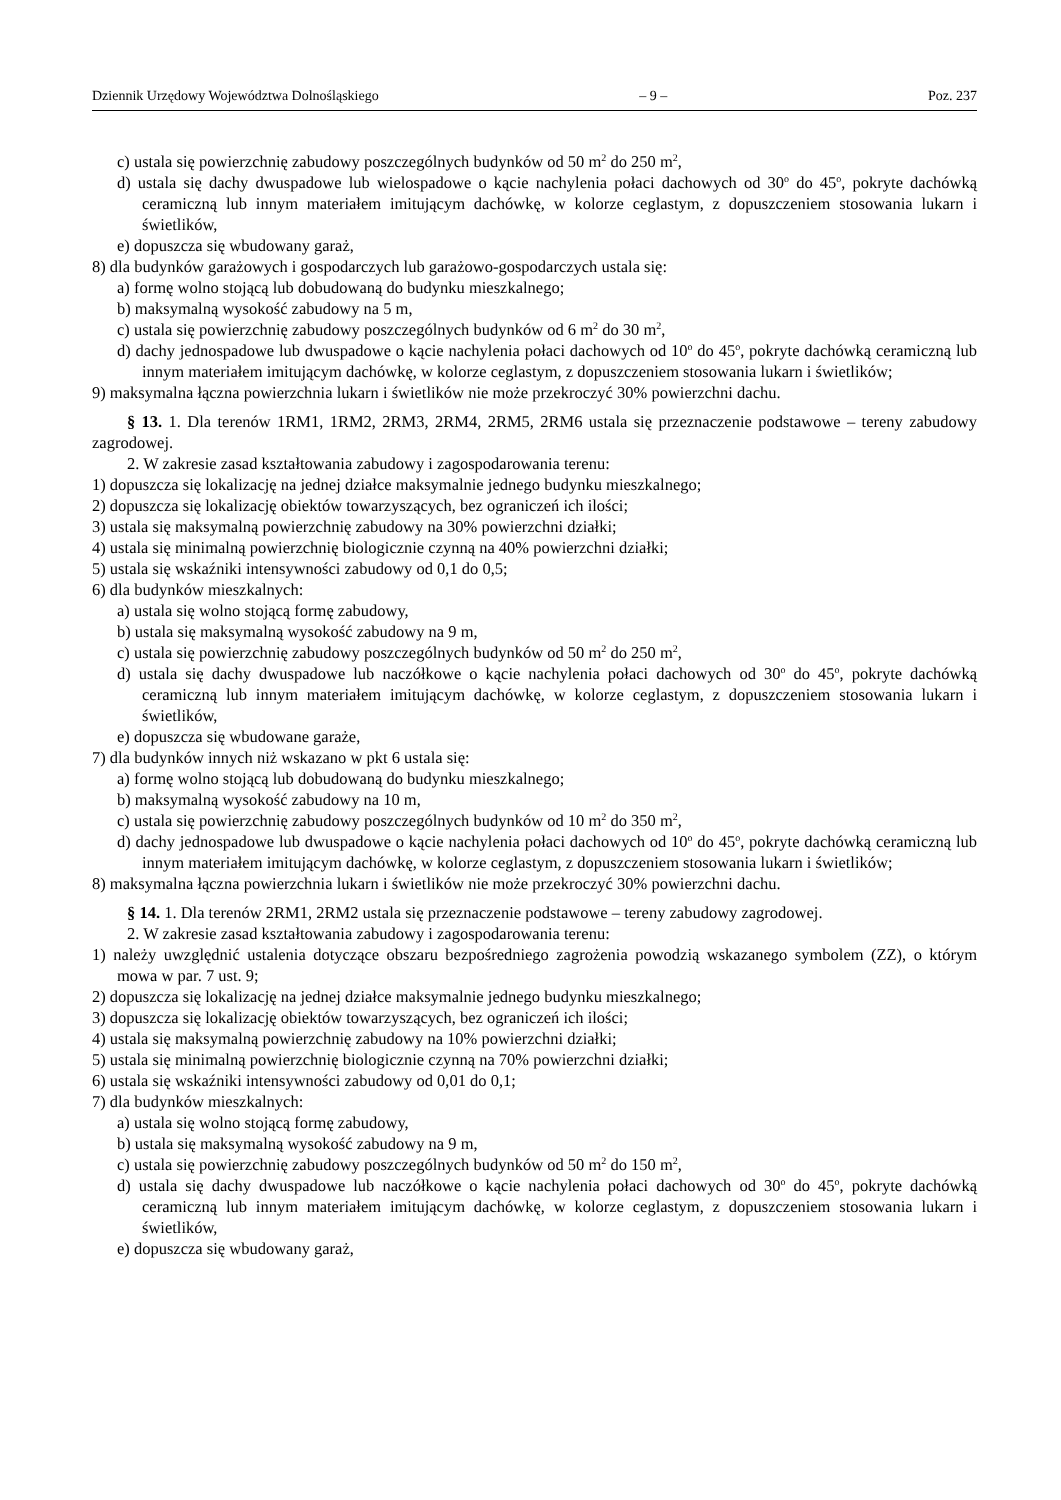Dziennik Urzędowy Województwa Dolnośląskiego – 9 – Poz. 237
c) ustala się powierzchnię zabudowy poszczególnych budynków od 50 m<sup>2</sup> do 250 m<sup>2</sup>,
d) ustala się dachy dwuspadowe lub wielospadowe o kącie nachylenia połaci dachowych od 30<sup>o</sup> do 45<sup>o</sup>, pokryte dachówką ceramiczną lub innym materiałem imitującym dachówkę, w kolorze ceglastym, z dopuszczeniem stosowania lukarn i świetlików,
e) dopuszcza się wbudowany garaż,
8) dla budynków garażowych i gospodarczych lub garażowo-gospodarczych ustala się:
a) formę wolno stojącą lub dobudowaną do budynku mieszkalnego;
b) maksymalną wysokość zabudowy na 5 m,
c) ustala się powierzchnię zabudowy poszczególnych budynków od 6 m<sup>2</sup> do 30 m<sup>2</sup>,
d) dachy jednospadowe lub dwuspadowe o kącie nachylenia połaci dachowych od 10<sup>o</sup> do 45<sup>o</sup>, pokryte dachówką ceramiczną lub innym materiałem imitującym dachówkę, w kolorze ceglastym, z dopuszczeniem stosowania lukarn i świetlików;
9) maksymalna łączna powierzchnia lukarn i świetlików nie może przekroczyć 30% powierzchni dachu.
§ 13. 1. Dla terenów 1RM1, 1RM2, 2RM3, 2RM4, 2RM5, 2RM6 ustala się przeznaczenie podstawowe – tereny zabudowy zagrodowej.
2. W zakresie zasad kształtowania zabudowy i zagospodarowania terenu:
1) dopuszcza się lokalizację na jednej działce maksymalnie jednego budynku mieszkalnego;
2) dopuszcza się lokalizację obiektów towarzyszących, bez ograniczeń ich ilości;
3) ustala się maksymalną powierzchnię zabudowy na 30% powierzchni działki;
4) ustala się minimalną powierzchnię biologicznie czynną na 40% powierzchni działki;
5) ustala się wskaźniki intensywności zabudowy od 0,1 do 0,5;
6) dla budynków mieszkalnych:
a) ustala się wolno stojącą formę zabudowy,
b) ustala się maksymalną wysokość zabudowy na 9 m,
c) ustala się powierzchnię zabudowy poszczególnych budynków od 50 m<sup>2</sup> do 250 m<sup>2</sup>,
d) ustala się dachy dwuspadowe lub naczółkowe o kącie nachylenia połaci dachowych od 30<sup>o</sup> do 45<sup>o</sup>, pokryte dachówką ceramiczną lub innym materiałem imitującym dachówkę, w kolorze ceglastym, z dopuszczeniem stosowania lukarn i świetlików,
e) dopuszcza się wbudowane garaże,
7) dla budynków innych niż wskazano w pkt 6 ustala się:
a) formę wolno stojącą lub dobudowaną do budynku mieszkalnego;
b) maksymalną wysokość zabudowy na 10 m,
c) ustala się powierzchnię zabudowy poszczególnych budynków od 10 m<sup>2</sup> do 350 m<sup>2</sup>,
d) dachy jednospadowe lub dwuspadowe o kącie nachylenia połaci dachowych od 10<sup>o</sup> do 45<sup>o</sup>, pokryte dachówką ceramiczną lub innym materiałem imitującym dachówkę, w kolorze ceglastym, z dopuszczeniem stosowania lukarn i świetlików;
8) maksymalna łączna powierzchnia lukarn i świetlików nie może przekroczyć 30% powierzchni dachu.
§ 14. 1. Dla terenów 2RM1, 2RM2 ustala się przeznaczenie podstawowe – tereny zabudowy zagrodowej.
2. W zakresie zasad kształtowania zabudowy i zagospodarowania terenu:
1) należy uwzględnić ustalenia dotyczące obszaru bezpośredniego zagrożenia powodzią wskazanego symbolem (ZZ), o którym mowa w par. 7 ust. 9;
2) dopuszcza się lokalizację na jednej działce maksymalnie jednego budynku mieszkalnego;
3) dopuszcza się lokalizację obiektów towarzyszących, bez ograniczeń ich ilości;
4) ustala się maksymalną powierzchnię zabudowy na 10% powierzchni działki;
5) ustala się minimalną powierzchnię biologicznie czynną na 70% powierzchni działki;
6) ustala się wskaźniki intensywności zabudowy od 0,01 do 0,1;
7) dla budynków mieszkalnych:
a) ustala się wolno stojącą formę zabudowy,
b) ustala się maksymalną wysokość zabudowy na 9 m,
c) ustala się powierzchnię zabudowy poszczególnych budynków od 50 m<sup>2</sup> do 150 m<sup>2</sup>,
d) ustala się dachy dwuspadowe lub naczółkowe o kącie nachylenia połaci dachowych od 30<sup>o</sup> do 45<sup>o</sup>, pokryte dachówką ceramiczną lub innym materiałem imitującym dachówkę, w kolorze ceglastym, z dopuszczeniem stosowania lukarn i świetlików,
e) dopuszcza się wbudowany garaż,